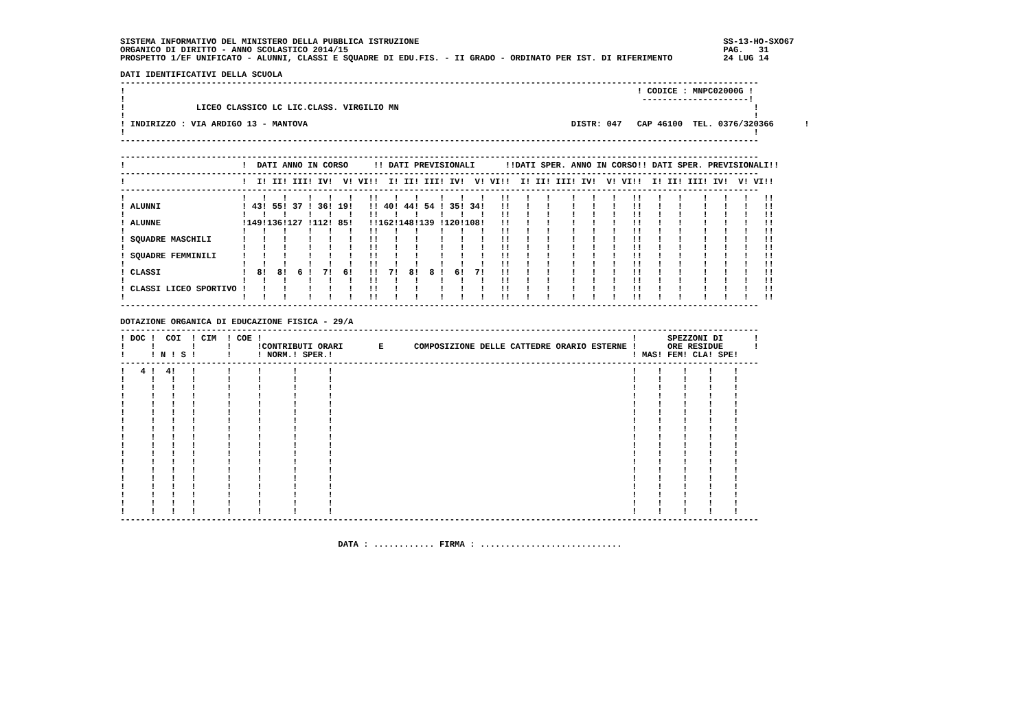SISTEMA INFORMATIVO DEL MINISTERO DELLA PUBBLICA ISTRUZIONE                                                            SS-13-HO-SXO67
ORGANICO DI DIRITTO - ANNO SCOLASTICO 2014/15                                                                          PAG.   31
PROSPETTO 1/EF UNIFICATO - ALUNNI, CLASSI E SQUADRE DI EDU.FIS. - II GRADO - ORDINATO PER IST. DI RIFERIMENTO          24 LUG 14

DATI IDENTIFICATIVI DELLA SCUOLA
------------------------------------------------------------------------------------------------------------------------------
!                                                                                                     ! CODICE : MNPC02000G !
!                                                                                                      ---------------------!
!              LICEO CLASSICO LC LIC.CLASS. VIRGILIO MN                                                                      !
!                                                                                                                            !
! INDIRIZZO : VIA ARDIGO 13 - MANTOVA                                                    DISTR: 047   CAP 46100  TEL. 0376/320366      !
!                                                                                                                            !
------------------------------------------------------------------------------------------------------------------------------

------------------------------------------------------------------------------------------------------------------------------
!                       !  DATI ANNO IN CORSO     !! DATI PREVISIONALI      !!DATI SPER. ANNO IN CORSO!! DATI SPER. PREVISIONALI!!
------------------------------------------------------------------------------------------------------------------------------
!                       !  I! II! III! IV!  V! VI!!  I! II! III! IV!  V! VI!!  I! II! III! IV!  V! VI!!  I! II! III! IV!  V! VI!!
------------------------------------------------------------------------------------------------------------------------------
!                       !   !   !    !   !   !   !!   !   !    !   !   !   !!   !   !    !   !   !   !!   !   !    !   !   !   !!
! ALUNNI                ! 43! 55! 37 ! 36! 19!   !! 40! 44! 54 ! 35! 34!   !!   !   !    !   !   !   !!   !   !    !   !   !   !!
!                       !   !   !    !   !   !   !!   !   !    !   !   !   !!   !   !    !   !   !   !!   !   !    !   !   !   !!
! ALUNNE                !149!136!127 !112! 85!   !!162!148!139 !120!108!   !!   !   !    !   !   !   !!   !   !    !   !   !   !!
!                       !   !   !    !   !   !   !!   !   !    !   !   !   !!   !   !    !   !   !   !!   !   !    !   !   !   !!
! SQUADRE MASCHILI      !   !   !    !   !   !   !!   !   !    !   !   !   !!   !   !    !   !   !   !!   !   !    !   !   !   !!
!                       !   !   !    !   !   !   !!   !   !    !   !   !   !!   !   !    !   !   !   !!   !   !    !   !   !   !!
! SQUADRE FEMMINILI     !   !   !    !   !   !   !!   !   !    !   !   !   !!   !   !    !   !   !   !!   !   !    !   !   !   !!
!                       !   !   !    !   !   !   !!   !   !    !   !   !   !!   !   !    !   !   !   !!   !   !    !   !   !   !!
! CLASSI                !  8!  8!  6 !  7!  6!   !!  7!  8!  8 !  6!  7!   !!   !   !    !   !   !   !!   !   !    !   !   !   !!
!                       !   !   !    !   !   !   !!   !   !    !   !   !   !!   !   !    !   !   !   !!   !   !    !   !   !   !!
! CLASSI LICEO SPORTIVO !   !   !    !   !   !   !!   !   !    !   !   !   !!   !   !    !   !   !   !!   !   !    !   !   !   !!
!                       !   !   !    !   !   !   !!   !   !    !   !   !   !!   !   !    !   !   !   !!   !   !    !   !   !   !!
------------------------------------------------------------------------------------------------------------------------------

DOTAZIONE ORGANICA DI EDUCAZIONE FISICA - 29/A
------------------------------------------------------------------------------------------------------------------------------
! DOC !  COI  ! CIM  ! COE !                                                                         !      SPEZZONI DI      !
!     !       !      !     !CONTRIBUTI ORARI       E      COMPOSIZIONE DELLE CATTEDRE ORARIO ESTERNE !      ORE RESIDUE      !
!     ! N ! S !      !     ! NORM.! SPER.!                                                           ! MAS! FEM! CLA! SPE!
------------------------------------------------------------------------------------------------------------------------------
!   4 !  4!   !      !     !      !      !                                                           !    !    !    !    !
!     !   !   !      !     !      !      !                                                           !    !    !    !    !
!     !   !   !      !     !      !      !                                                           !    !    !    !    !
!     !   !   !      !     !      !      !                                                           !    !    !    !    !
!     !   !   !      !     !      !      !                                                           !    !    !    !    !
!     !   !   !      !     !      !      !                                                           !    !    !    !    !
!     !   !   !      !     !      !      !                                                           !    !    !    !    !
!     !   !   !      !     !      !      !                                                           !    !    !    !    !
!     !   !   !      !     !      !      !                                                           !    !    !    !    !
!     !   !   !      !     !      !      !                                                           !    !    !    !    !
!     !   !   !      !     !      !      !                                                           !    !    !    !    !
!     !   !   !      !     !      !      !                                                           !    !    !    !    !
!     !   !   !      !     !      !      !                                                           !    !    !    !    !
!     !   !   !      !     !      !      !                                                           !    !    !    !    !
!     !   !   !      !     !      !      !                                                           !    !    !    !    !
!     !   !   !      !     !      !      !                                                           !    !    !    !    !
!     !   !   !      !     !      !      !                                                           !    !    !    !    !
!     !   !   !      !     !      !      !                                                           !    !    !    !    !
------------------------------------------------------------------------------------------------------------------------------


                                           DATA : ............ FIRMA : ............................